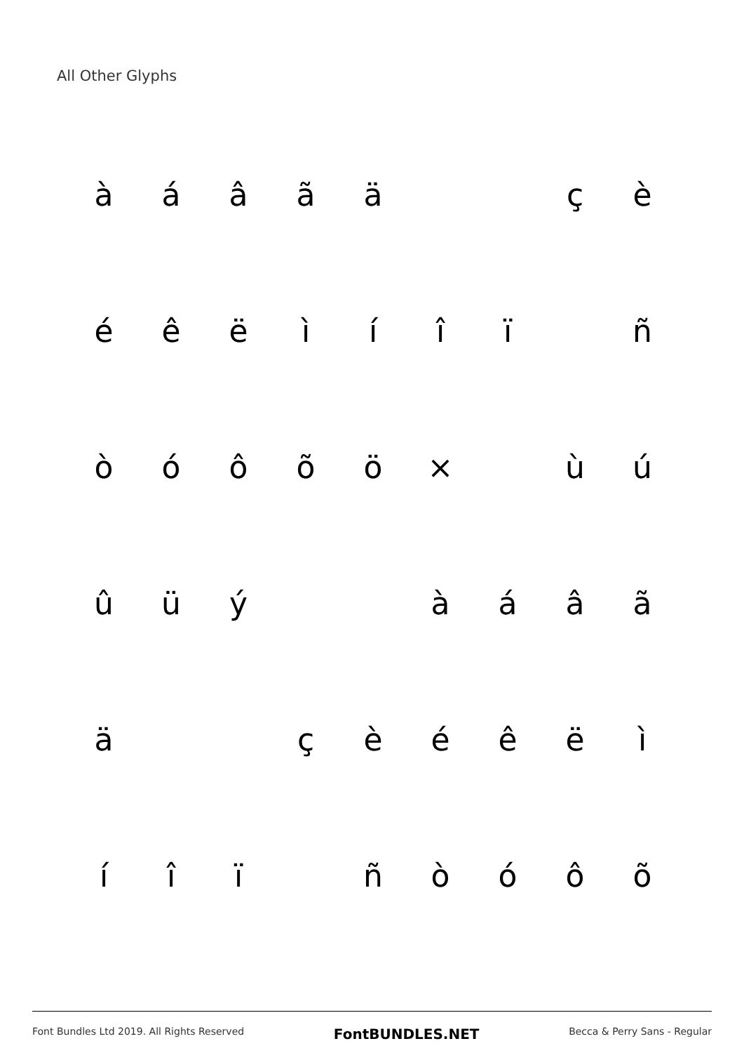All Other Glyphs
| à | á | â | ã | ä | | | ç | è |
| é | ê | ë | ì | í | î | ï | | ñ |
| ò | ó | ô | õ | ö | × | | ù | ú |
| û | ü | ý | | | à | á | â | ã |
| ä | | | ç | è | é | ê | ë | ì |
| í | î | ï | | ñ | ò | ó | ô | õ |
Font Bundles Ltd 2019. All Rights Reserved FontBUNDLES.NET Becca & Perry Sans - Regular